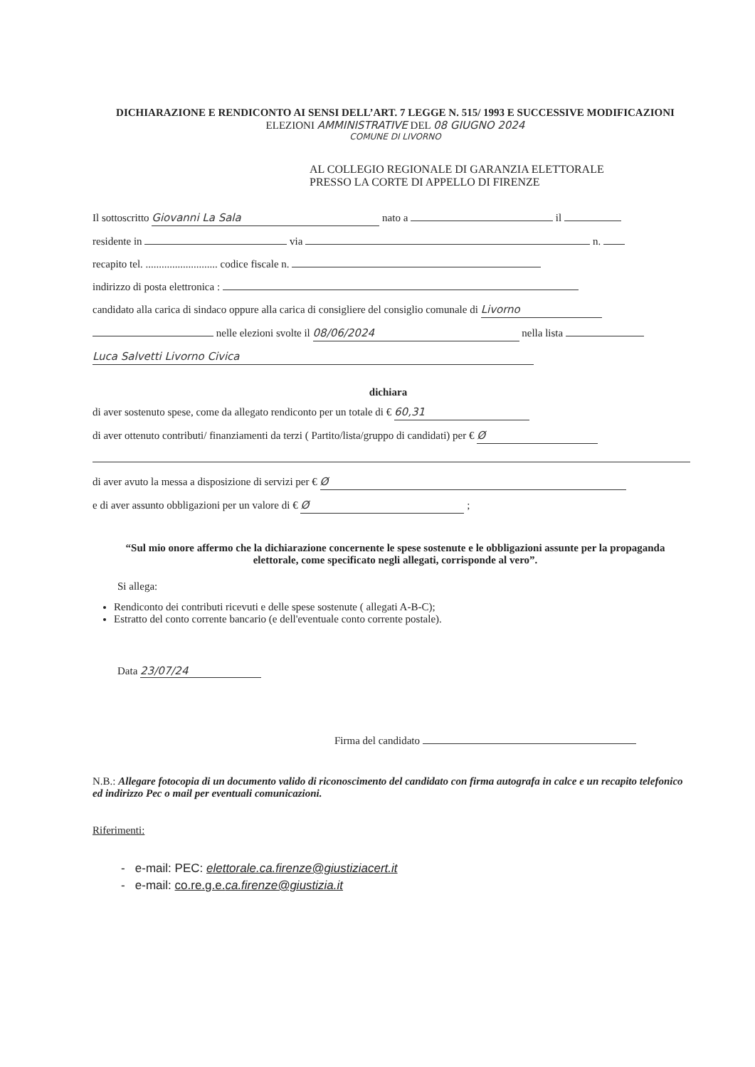DICHIARAZIONE E RENDICONTO AI SENSI DELL’ART. 7 LEGGE N. 515/ 1993 E SUCCESSIVE MODIFICAZIONI
ELEZIONI AMMINISTRATIVE DEL 08 GIUGNO 2024
COMUNE DI LIVORNO
AL COLLEGIO REGIONALE DI GARANZIA ELETTORALE
PRESSO LA CORTE DI APPELLO DI FIRENZE
Il sottoscritto Giovanni La Sala nato a il
residente in via n.
recapito tel. ........................... codice fiscale n.
indirizzo di posta elettronica :
candidato alla carica di sindaco oppure alla carica di consigliere del consiglio comunale di Livorno
nelle elezioni svolte il 08/06/2024 nella lista
Luca Salvetti Livorno Civica
dichiara
di aver sostenuto spese, come da allegato rendiconto per un totale di € 60,31
di aver ottenuto contributi/ finanziamenti da terzi ( Partito/lista/gruppo di candidati) per € Ø
di aver avuto la messa a disposizione di servizi per € Ø
e di aver assunto obbligazioni per un valore di € Ø ;
“Sul mio onore affermo che la dichiarazione concernente le spese sostenute e le obbligazioni assunte per la propaganda elettorale, come specificato negli allegati, corrisponde al vero”.
Si allega:
Rendiconto dei contributi ricevuti e delle spese sostenute ( allegati A-B-C);
Estratto del conto corrente bancario (e dell'eventuale conto corrente postale).
Data 23/07/24
Firma del candidato
N.B.: Allegare fotocopia di un documento valido di riconoscimento del candidato con firma autografa in calce e un recapito telefonico ed indirizzo Pec o mail per eventuali comunicazioni.
Riferimenti:
- e-mail: PEC: elettorale.ca.firenze@giustiziacert.it
- e-mail: co.re.g.e.ca.firenze@giustizia.it